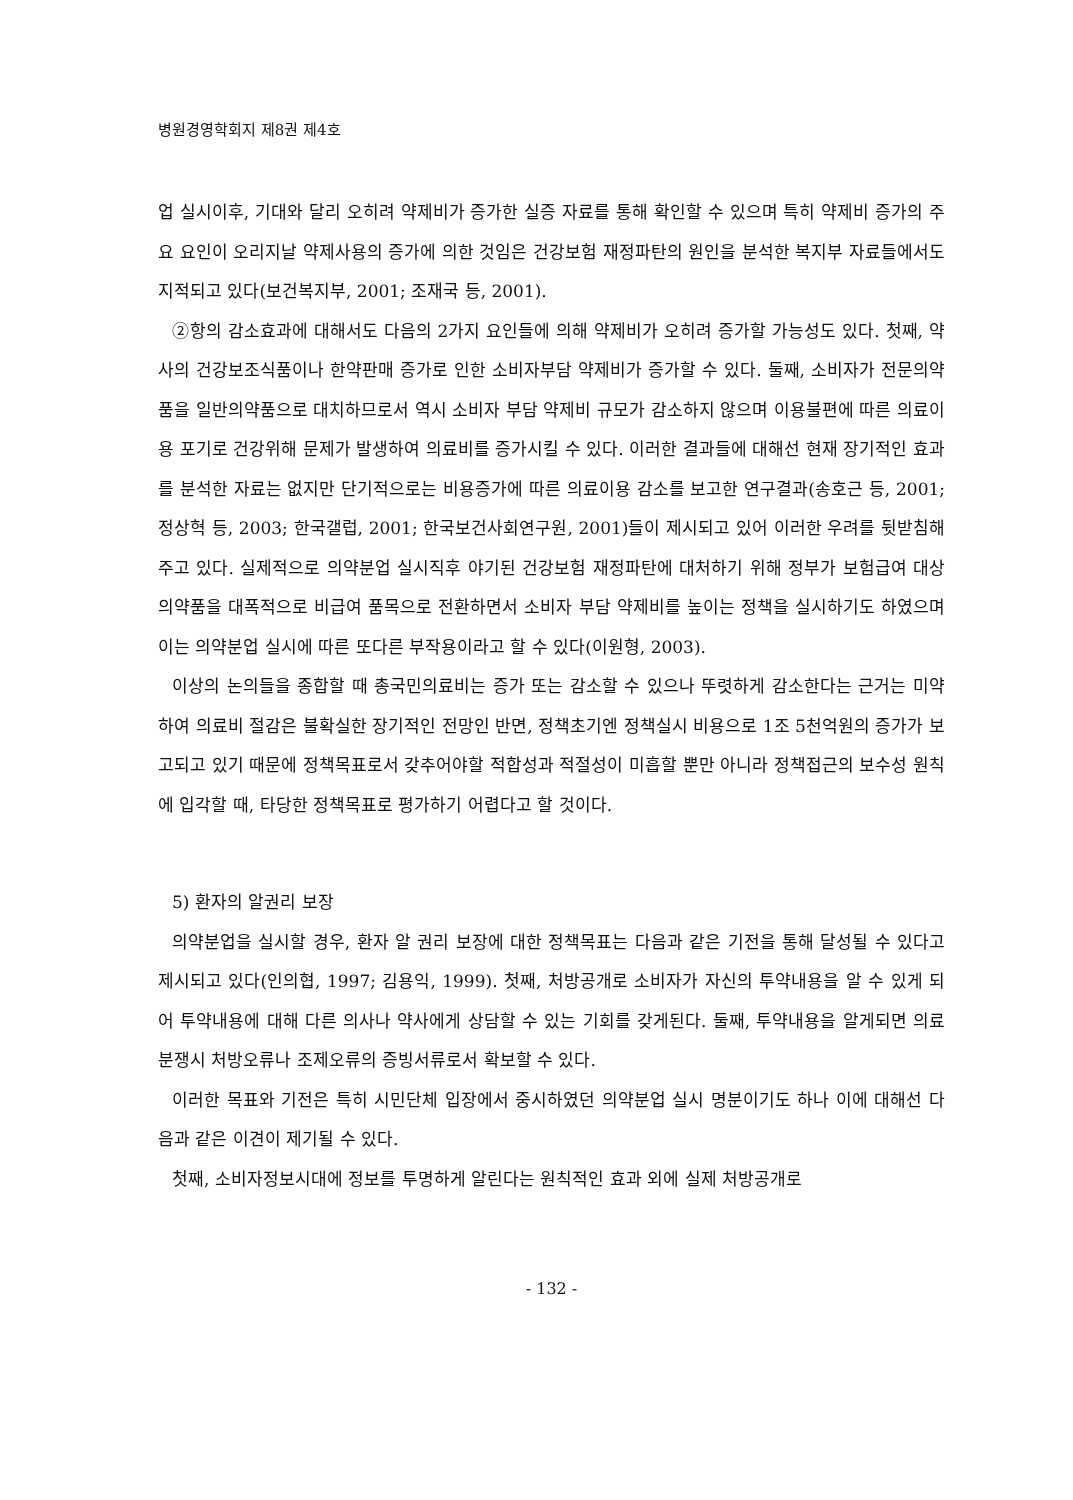병원경영학회지 제8권 제4호
업 실시이후, 기대와 달리 오히려 약제비가 증가한 실증 자료를 통해 확인할 수 있으며 특히 약제비 증가의 주요 요인이 오리지날 약제사용의 증가에 의한 것임은 건강보험 재정파탄의 원인을 분석한 복지부 자료들에서도 지적되고 있다(보건복지부, 2001; 조재국 등, 2001).
②항의 감소효과에 대해서도 다음의 2가지 요인들에 의해 약제비가 오히려 증가할 가능성도 있다. 첫째, 약사의 건강보조식품이나 한약판매 증가로 인한 소비자부담 약제비가 증가할 수 있다. 둘째, 소비자가 전문의약품을 일반의약품으로 대치하므로서 역시 소비자 부담 약제비 규모가 감소하지 않으며 이용불편에 따른 의료이용 포기로 건강위해 문제가 발생하여 의료비를 증가시킬 수 있다. 이러한 결과들에 대해선 현재 장기적인 효과를 분석한 자료는 없지만 단기적으로는 비용증가에 따른 의료이용 감소를 보고한 연구결과(송호근 등, 2001; 정상혁 등, 2003; 한국갤럽, 2001; 한국보건사회연구원, 2001)들이 제시되고 있어 이러한 우려를 뒷받침해주고 있다. 실제적으로 의약분업 실시직후 야기된 건강보험 재정파탄에 대처하기 위해 정부가 보험급여 대상 의약품을 대폭적으로 비급여 품목으로 전환하면서 소비자 부담 약제비를 높이는 정책을 실시하기도 하였으며 이는 의약분업 실시에 따른 또다른 부작용이라고 할 수 있다(이원형, 2003).
이상의 논의들을 종합할 때 총국민의료비는 증가 또는 감소할 수 있으나 뚜렷하게 감소한다는 근거는 미약하여 의료비 절감은 불확실한 장기적인 전망인 반면, 정책초기엔 정책실시 비용으로 1조 5천억원의 증가가 보고되고 있기 때문에 정책목표로서 갖추어야할 적합성과 적절성이 미흡할 뿐만 아니라 정책접근의 보수성 원칙에 입각할 때, 타당한 정책목표로 평가하기 어렵다고 할 것이다.
5) 환자의 알권리 보장
의약분업을 실시할 경우, 환자 알 권리 보장에 대한 정책목표는 다음과 같은 기전을 통해 달성될 수 있다고 제시되고 있다(인의협, 1997; 김용익, 1999). 첫째, 처방공개로 소비자가 자신의 투약내용을 알 수 있게 되어 투약내용에 대해 다른 의사나 약사에게 상담할 수 있는 기회를 갖게된다. 둘째, 투약내용을 알게되면 의료분쟁시 처방오류나 조제오류의 증빙서류로서 확보할 수 있다.
이러한 목표와 기전은 특히 시민단체 입장에서 중시하였던 의약분업 실시 명분이기도 하나 이에 대해선 다음과 같은 이견이 제기될 수 있다.
첫째, 소비자정보시대에 정보를 투명하게 알린다는 원칙적인 효과 외에 실제 처방공개로
- 132 -